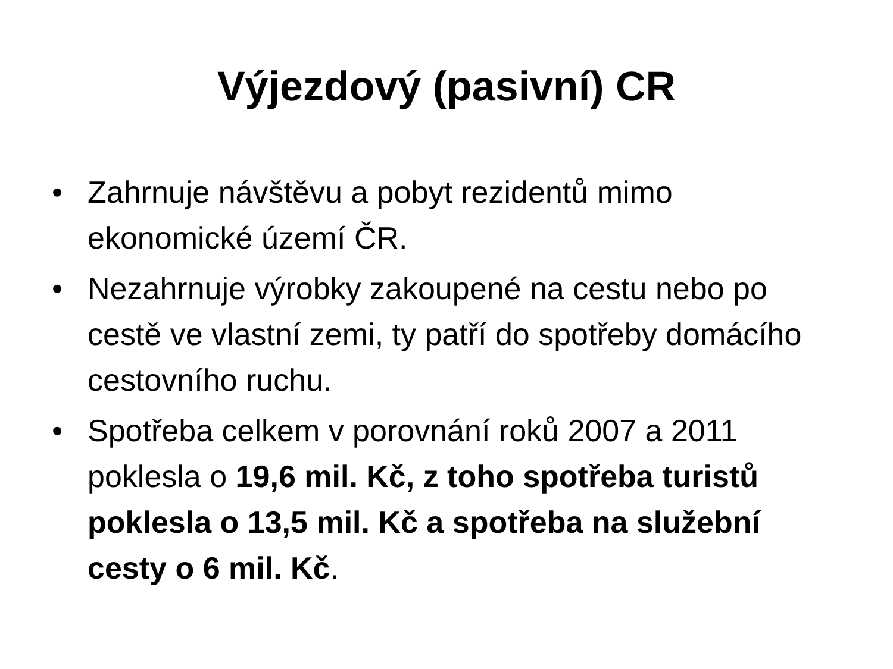Výjezdový (pasivní) CR
• Zahrnuje návštěvu a pobyt rezidentů mimo ekonomické území ČR.
• Nezahrnuje výrobky zakoupené na cestu nebo po cestě ve vlastní zemi, ty patří do spotřeby domácího cestovního ruchu.
• Spotřeba celkem v porovnání roků 2007 a 2011 poklesla o 19,6 mil. Kč, z toho spotřeba turistů poklesla o 13,5 mil. Kč a spotřeba na služební cesty o 6 mil. Kč.